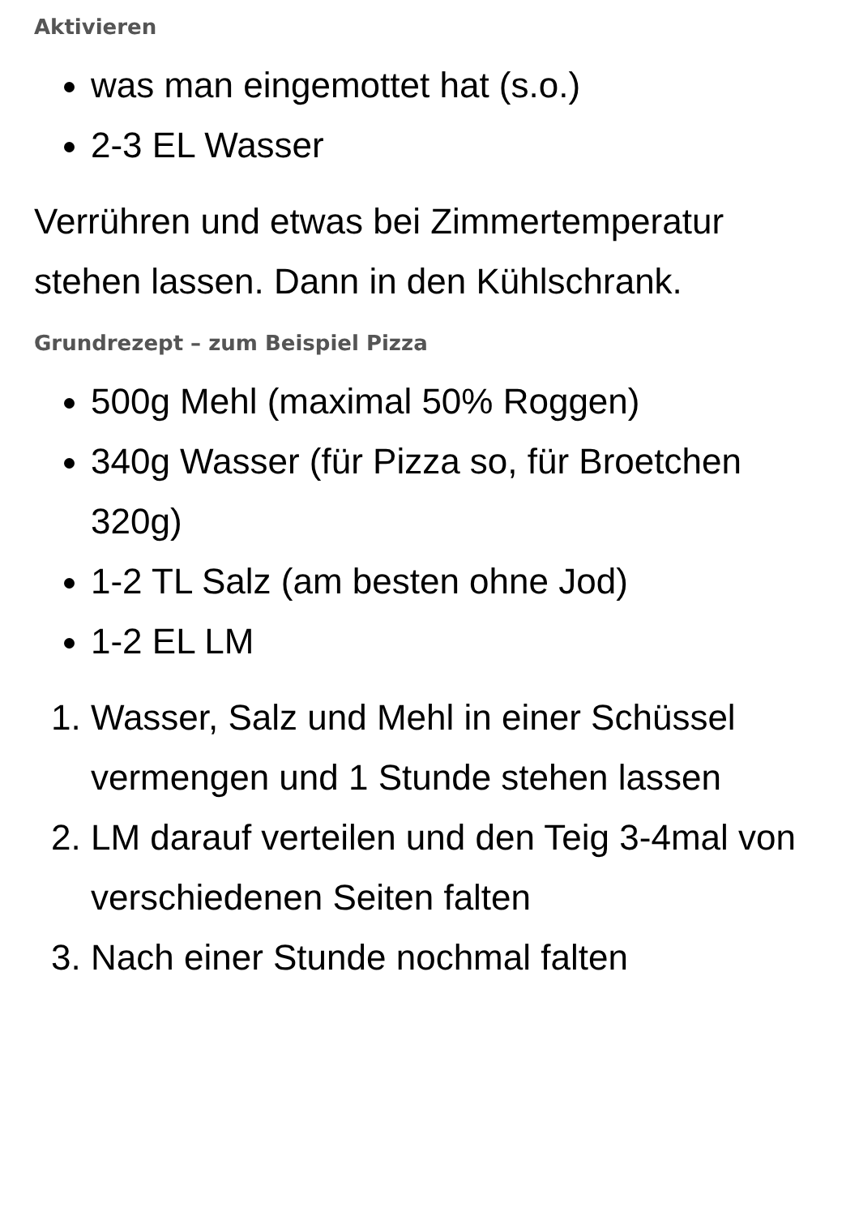Aktivieren
was man eingemottet hat (s.o.)
2-3 EL Wasser
Verrühren und etwas bei Zimmertemperatur stehen lassen. Dann in den Kühlschrank.
Grundrezept – zum Beispiel Pizza
500g Mehl (maximal 50% Roggen)
340g Wasser (für Pizza so, für Broetchen 320g)
1-2 TL Salz (am besten ohne Jod)
1-2 EL LM
1. Wasser, Salz und Mehl in einer Schüssel vermengen und 1 Stunde stehen lassen
2. LM darauf verteilen und den Teig 3-4mal von verschiedenen Seiten falten
3. Nach einer Stunde nochmal falten